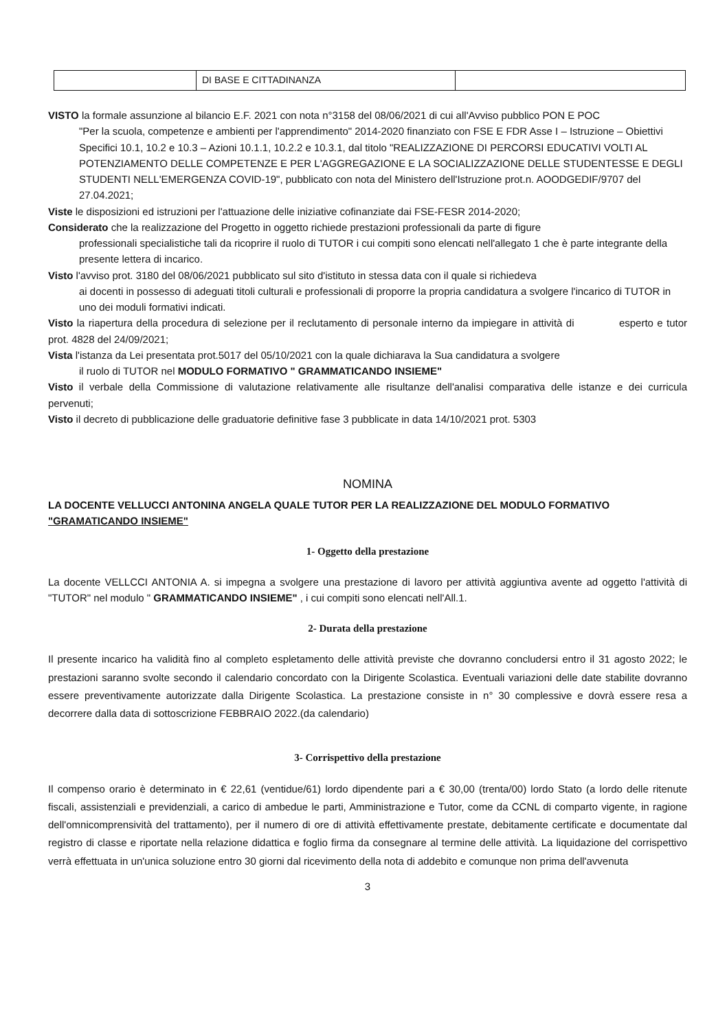| | DI BASE E CITTADINANZA | |
VISTO la formale assunzione al bilancio E.F. 2021 con nota n°3158 del 08/06/2021 di cui all'Avviso pubblico PON E POC
"Per la scuola, competenze e ambienti per l'apprendimento" 2014-2020 finanziato con FSE E FDR Asse I – Istruzione – Obiettivi Specifici 10.1, 10.2 e 10.3 – Azioni 10.1.1, 10.2.2 e 10.3.1, dal titolo "REALIZZAZIONE DI PERCORSI EDUCATIVI VOLTI AL POTENZIAMENTO DELLE COMPETENZE E PER L'AGGREGAZIONE E LA SOCIALIZZAZIONE DELLE STUDENTESSE E DEGLI STUDENTI NELL'EMERGENZA COVID-19", pubblicato con nota del Ministero dell'Istruzione prot.n. AOODGEDIF/9707 del 27.04.2021;
Viste le disposizioni ed istruzioni per l'attuazione delle iniziative cofinanziate dai FSE-FESR 2014-2020;
Considerato che la realizzazione del Progetto in oggetto richiede prestazioni professionali da parte di figure
professionali specialistiche tali da ricoprire il ruolo di TUTOR i cui compiti sono elencati nell'allegato 1 che è parte integrante della presente lettera di incarico.
Visto l'avviso prot. 3180 del 08/06/2021 pubblicato sul sito d'istituto in stessa data con il quale si richiedeva
ai docenti in possesso di adeguati titoli culturali e professionali di proporre la propria candidatura a svolgere l'incarico di TUTOR in uno dei moduli formativi indicati.
Visto la riapertura della procedura di selezione per il reclutamento di personale interno da impiegare in attività di esperto e tutor prot. 4828 del 24/09/2021;
Vista l'istanza da Lei presentata prot.5017 del 05/10/2021 con la quale dichiarava la Sua candidatura a svolgere
il ruolo di TUTOR nel MODULO FORMATIVO " GRAMMATICANDO INSIEME"
Visto il verbale della Commissione di valutazione relativamente alle risultanze dell'analisi comparativa delle istanze e dei curricula pervenuti;
Visto il decreto di pubblicazione delle graduatorie definitive fase 3 pubblicate in data 14/10/2021 prot. 5303
NOMINA
LA DOCENTE VELLUCCI ANTONINA ANGELA QUALE TUTOR PER LA REALIZZAZIONE DEL MODULO FORMATIVO "GRAMATICANDO INSIEME"
1- Oggetto della prestazione
La docente VELLCCI ANTONIA A. si impegna a svolgere una prestazione di lavoro per attività aggiuntiva avente ad oggetto l'attività di "TUTOR" nel modulo " GRAMMATICANDO INSIEME" , i cui compiti sono elencati nell'All.1.
2- Durata della prestazione
Il presente incarico ha validità fino al completo espletamento delle attività previste che dovranno concludersi entro il 31 agosto 2022; le prestazioni saranno svolte secondo il calendario concordato con la Dirigente Scolastica. Eventuali variazioni delle date stabilite dovranno essere preventivamente autorizzate dalla Dirigente Scolastica. La prestazione consiste in n° 30 complessive e dovrà essere resa a decorrere dalla data di sottoscrizione FEBBRAIO 2022.(da calendario)
3- Corrispettivo della prestazione
Il compenso orario è determinato in € 22,61 (ventidue/61) lordo dipendente pari a € 30,00 (trenta/00) lordo Stato (a lordo delle ritenute fiscali, assistenziali e previdenziali, a carico di ambedue le parti, Amministrazione e Tutor, come da CCNL di comparto vigente, in ragione dell'omnicomprensività del trattamento), per il numero di ore di attività effettivamente prestate, debitamente certificate e documentate dal registro di classe e riportate nella relazione didattica e foglio firma da consegnare al termine delle attività. La liquidazione del corrispettivo verrà effettuata in un'unica soluzione entro 30 giorni dal ricevimento della nota di addebito e comunque non prima dell'avvenuta
3